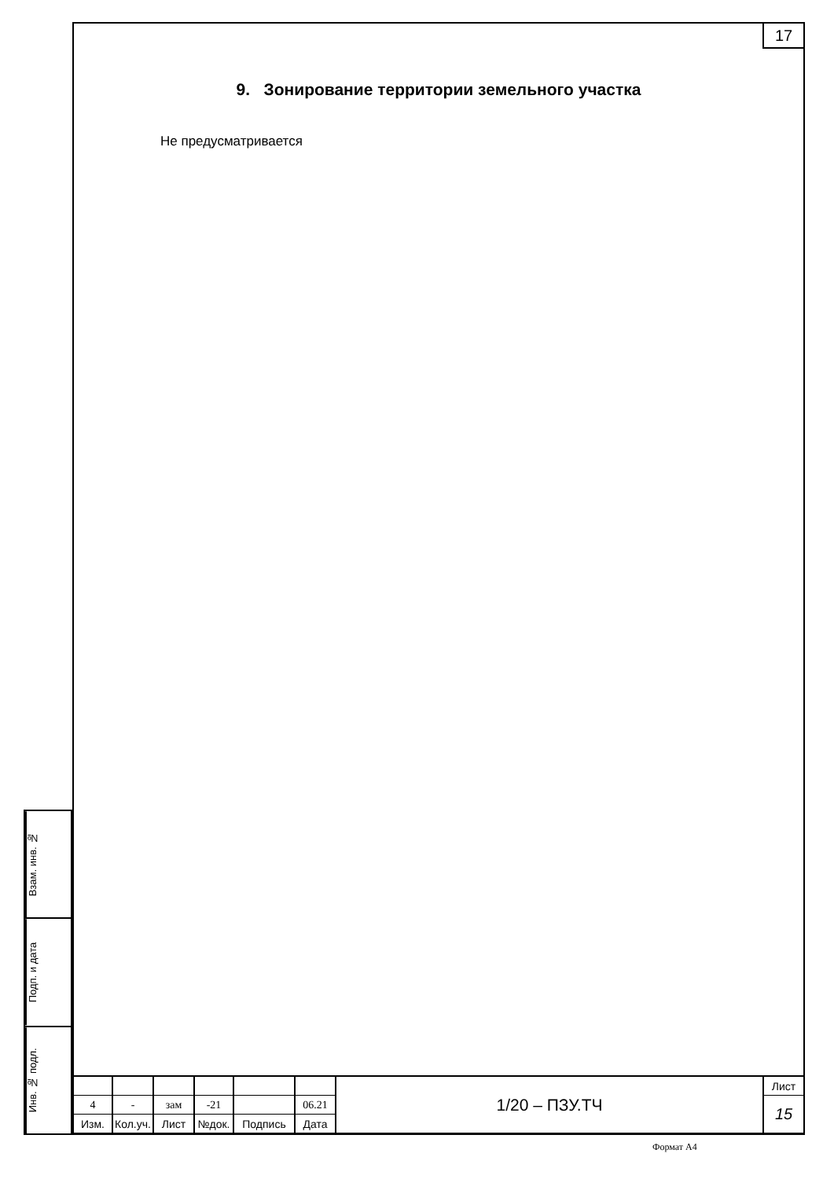Взам. инв. №
Подп. и дата
Инв. № подл.
17
9. Зонирование территории земельного участка
Не предусматривается
| | | | | | | 1/20 – ПЗУ.ТЧ | Лист |
| 4 | - | зам | -21 | | 06.21 | | 15 |
| Изм. | Кол.уч. | Лист | №док. | Подпись | Дата | | |
Формат А4